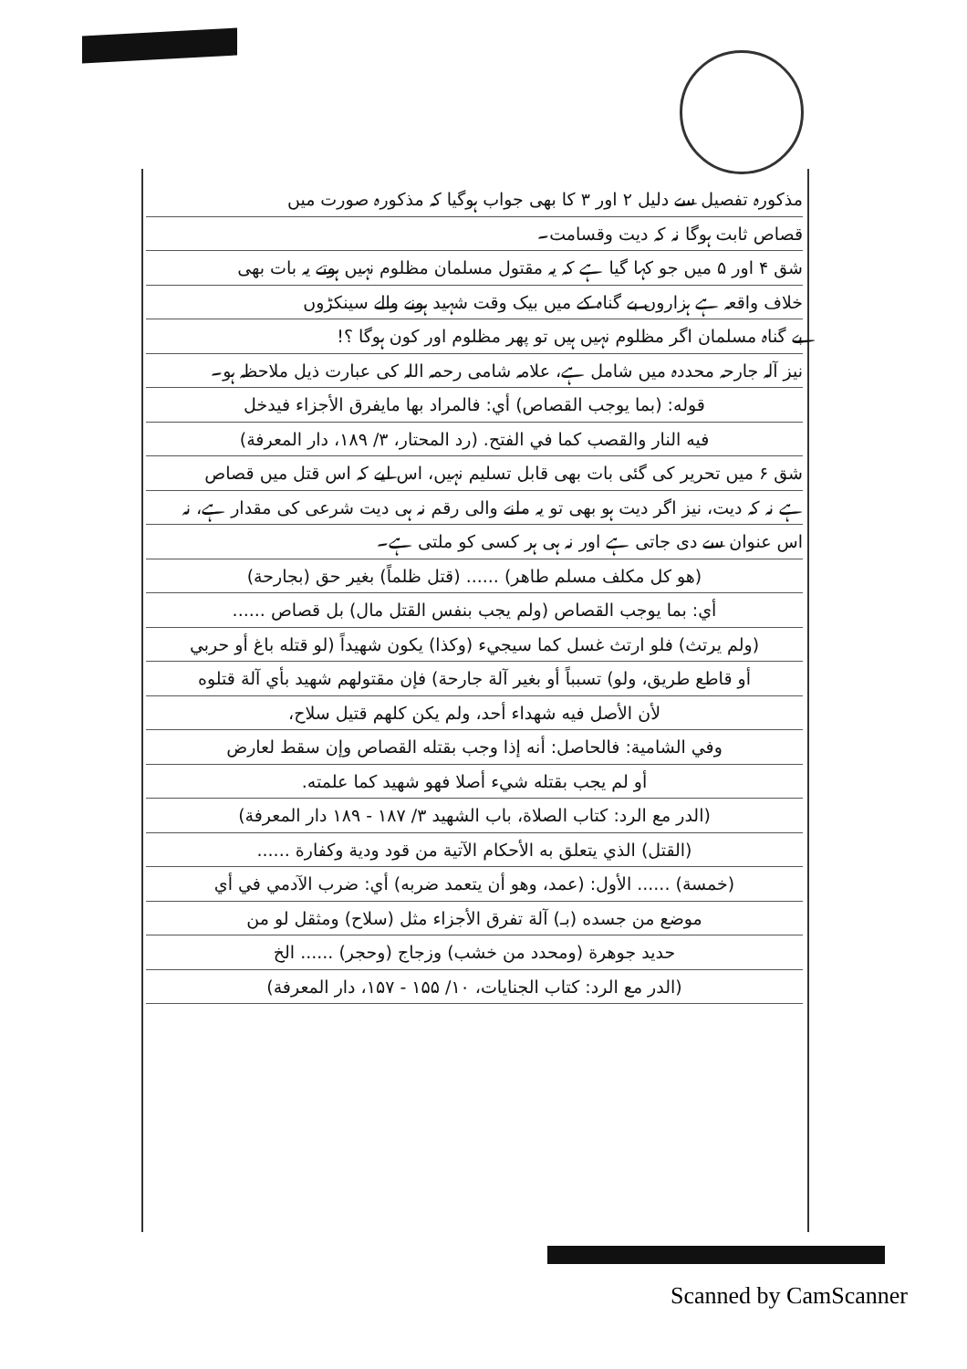مذکورہ تفصیل سے دلیل ۲ اور ۳ کا بھی جواب ہوگیا کہ مذکورہ صورت میں
قصاص ثابت ہوگا نہ کہ دیت وقسامت۔
شق ۴ اور ۵ میں جو کہا گیا ہے کہ یہ مقتول مسلمان مظلوم نہیں ہوتے یہ بات بھی
خلاف واقعہ ہے ہزاروں بے گناہ کے میں بیک وقت شہید ہونے والے سینکڑوں
بے گناہ مسلمان اگر مظلوم نہیں ہیں تو پھر مظلوم اور کون ہوگا ؟!
نیز آلہ جارحہ محددہ میں شامل ہے، علامہ شامی رحمہ اللہ کی عبارت ذیل ملاحظہ ہو۔
قوله: (بما يوجب القصاص) أي: فالمراد بها مايفرق الأجزاء فيدخل
فيه النار والقصب كما في الفتح. (رد المحتار، ۳/ ۱۸۹، دار المعرفة)
شق ۶ میں تحریر کی گئی بات بھی قابل تسلیم نہیں، اس لیے کہ اس قتل میں قصاص
ہے نہ کہ دیت، نیز اگر دیت ہو بھی تو یہ ملنے والی رقم نہ ہی دیت شرعی کی مقدار ہے، نہ
اس عنوان سے دی جاتی ہے اور نہ ہی ہر کسی کو ملتی ہے۔
(هو كل مكلف مسلم طاهر) ...... (قتل ظلماً) بغير حق (بجارحة)
أي: بما يوجب القصاص (ولم يجب بنفس القتل مال) بل قصاص ......
(ولم يرتث) فلو ارتث غسل كما سيجيء (وكذا) يكون شهيداً (لو قتله باغ أو حربي
أو قاطع طريق، ولو) تسبباً أو بغير آلة جارحة) فإن مقتولهم شهيد بأي آلة قتلوه
لأن الأصل فيه شهداء أحد، ولم يكن كلهم قتيل سلاح،
وفي الشامية: فالحاصل: أنه إذا وجب بقتله القصاص وإن سقط لعارض
أو لم يجب بقتله شيء أصلا فهو شهيد كما علمته.
(الدر مع الرد: كتاب الصلاة، باب الشهيد ۳/ ۱۸۷ - ۱۸۹ دار المعرفة)
(القتل) الذي يتعلق به الأحكام الآتية من قود ودية وكفارة ......
(خمسة) ...... الأول: (عمد، وهو أن يتعمد ضربه) أي: ضرب الآدمي في أي
موضع من جسده (بـ) آلة تفرق الأجزاء مثل (سلاح) ومثقل لو من
حديد جوهرة (ومحدد من خشب) وزجاج (وحجر) ...... الخ
(الدر مع الرد: كتاب الجنايات، ۱۰/ ۱۵۵ - ۱۵۷، دار المعرفة)
Scanned by CamScanner